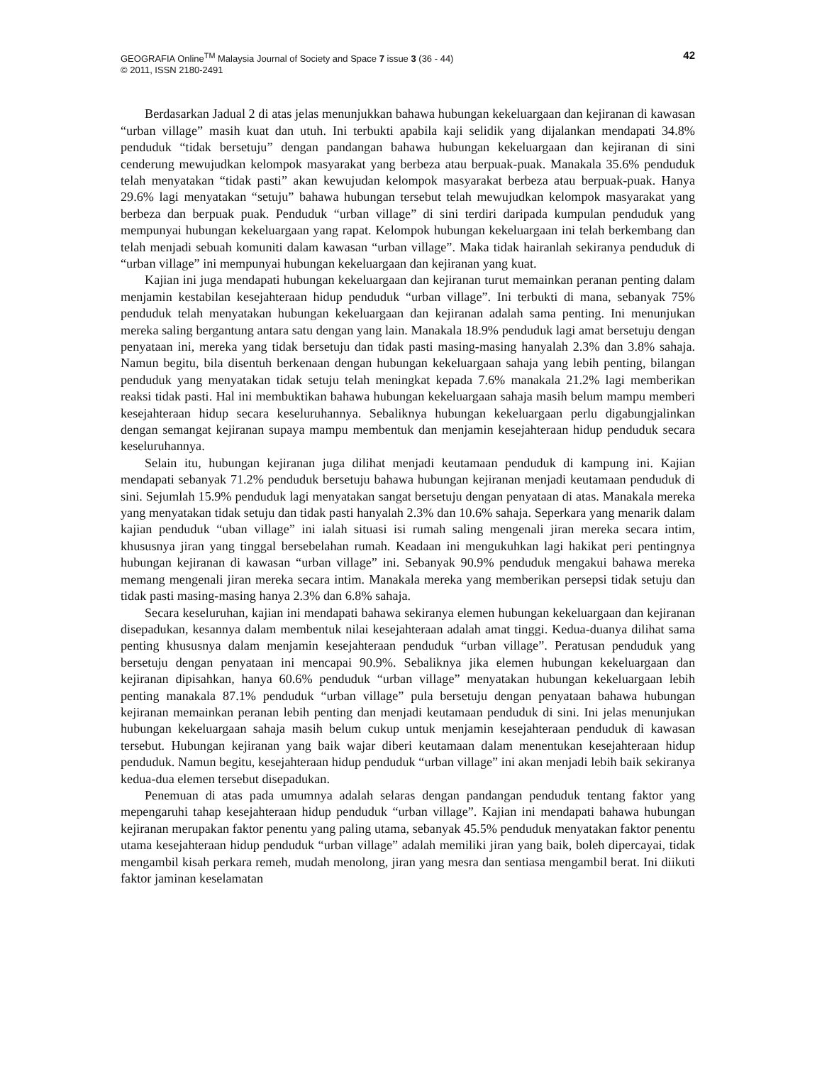GEOGRAFIA Online<sup>TM</sup> Malaysia Journal of Society and Space 7 issue 3 (36 - 44)
© 2011, ISSN 2180-2491
42
Berdasarkan Jadual 2 di atas jelas menunjukkan bahawa hubungan kekeluargaan dan kejiranan di kawasan “urban village” masih kuat dan utuh. Ini terbukti apabila kaji selidik yang dijalankan mendapati 34.8% penduduk “tidak bersetuju” dengan pandangan bahawa hubungan kekeluargaan dan kejiranan di sini cenderung mewujudkan kelompok masyarakat yang berbeza atau berpuak-puak. Manakala 35.6% penduduk telah menyatakan “tidak pasti” akan kewujudan kelompok masyarakat berbeza atau berpuak-puak. Hanya 29.6% lagi menyatakan “setuju” bahawa hubungan tersebut telah mewujudkan kelompok masyarakat yang berbeza dan berpuak puak. Penduduk “urban village” di sini terdiri daripada kumpulan penduduk yang mempunyai hubungan kekeluargaan yang rapat. Kelompok hubungan kekeluargaan ini telah berkembang dan telah menjadi sebuah komuniti dalam kawasan “urban village”. Maka tidak hairanlah sekiranya penduduk di “urban village” ini mempunyai hubungan kekeluargaan dan kejiranan yang kuat.
Kajian ini juga mendapati hubungan kekeluargaan dan kejiranan turut memainkan peranan penting dalam menjamin kestabilan kesejahteraan hidup penduduk “urban village”. Ini terbukti di mana, sebanyak 75% penduduk telah menyatakan hubungan kekeluargaan dan kejiranan adalah sama penting. Ini menunjukan mereka saling bergantung antara satu dengan yang lain. Manakala 18.9% penduduk lagi amat bersetuju dengan penyataan ini, mereka yang tidak bersetuju dan tidak pasti masing-masing hanyalah 2.3% dan 3.8% sahaja. Namun begitu, bila disentuh berkenaan dengan hubungan kekeluargaan sahaja yang lebih penting, bilangan penduduk yang menyatakan tidak setuju telah meningkat kepada 7.6% manakala 21.2% lagi memberikan reaksi tidak pasti. Hal ini membuktikan bahawa hubungan kekeluargaan sahaja masih belum mampu memberi kesejahteraan hidup secara keseluruhannya. Sebaliknya hubungan kekeluargaan perlu digabungjalinkan dengan semangat kejiranan supaya mampu membentuk dan menjamin kesejahteraan hidup penduduk secara keseluruhannya.
Selain itu, hubungan kejiranan juga dilihat menjadi keutamaan penduduk di kampung ini. Kajian mendapati sebanyak 71.2% penduduk bersetuju bahawa hubungan kejiranan menjadi keutamaan penduduk di sini. Sejumlah 15.9% penduduk lagi menyatakan sangat bersetuju dengan penyataan di atas. Manakala mereka yang menyatakan tidak setuju dan tidak pasti hanyalah 2.3% dan 10.6% sahaja. Seperkara yang menarik dalam kajian penduduk “uban village” ini ialah situasi isi rumah saling mengenali jiran mereka secara intim, khususnya jiran yang tinggal bersebelahan rumah. Keadaan ini mengukuhkan lagi hakikat peri pentingnya hubungan kejiranan di kawasan “urban village” ini. Sebanyak 90.9% penduduk mengakui bahawa mereka memang mengenali jiran mereka secara intim. Manakala mereka yang memberikan persepsi tidak setuju dan tidak pasti masing-masing hanya 2.3% dan 6.8% sahaja.
Secara keseluruhan, kajian ini mendapati bahawa sekiranya elemen hubungan kekeluargaan dan kejiranan disepadukan, kesannya dalam membentuk nilai kesejahteraan adalah amat tinggi. Kedua-duanya dilihat sama penting khususnya dalam menjamin kesejahteraan penduduk “urban village”. Peratusan penduduk yang bersetuju dengan penyataan ini mencapai 90.9%. Sebaliknya jika elemen hubungan kekeluargaan dan kejiranan dipisahkan, hanya 60.6% penduduk “urban village” menyatakan hubungan kekeluargaan lebih penting manakala 87.1% penduduk “urban village” pula bersetuju dengan penyataan bahawa hubungan kejiranan memainkan peranan lebih penting dan menjadi keutamaan penduduk di sini. Ini jelas menunjukan hubungan kekeluargaan sahaja masih belum cukup untuk menjamin kesejahteraan penduduk di kawasan tersebut. Hubungan kejiranan yang baik wajar diberi keutamaan dalam menentukan kesejahteraan hidup penduduk. Namun begitu, kesejahteraan hidup penduduk “urban village” ini akan menjadi lebih baik sekiranya kedua-dua elemen tersebut disepadukan.
Penemuan di atas pada umumnya adalah selaras dengan pandangan penduduk tentang faktor yang mepengaruhi tahap kesejahteraan hidup penduduk “urban village”. Kajian ini mendapati bahawa hubungan kejiranan merupakan faktor penentu yang paling utama, sebanyak 45.5% penduduk menyatakan faktor penentu utama kesejahteraan hidup penduduk “urban village” adalah memiliki jiran yang baik, boleh dipercayai, tidak mengambil kisah perkara remeh, mudah menolong, jiran yang mesra dan sentiasa mengambil berat. Ini diikuti faktor jaminan keselamatan